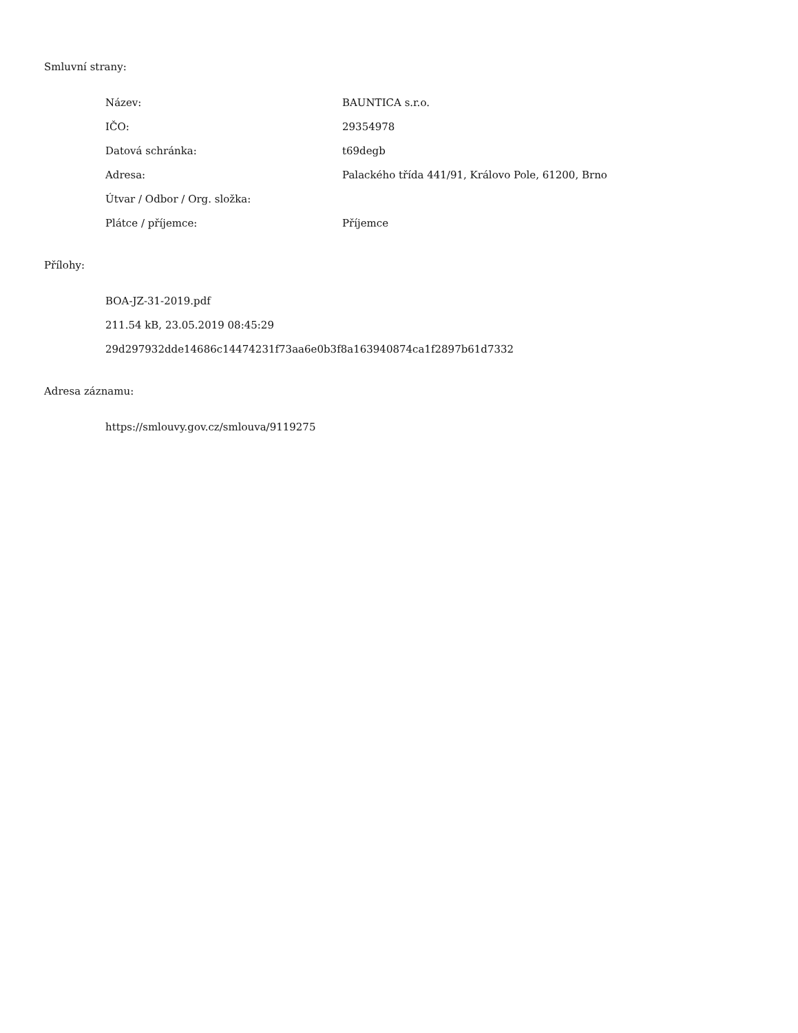Smluvní strany:
Název: BAUNTICA s.r.o.
IČO: 29354978
Datová schránka: t69degb
Adresa: Palackého třída 441/91, Královo Pole, 61200, Brno
Útvar / Odbor / Org. složka:
Plátce / příjemce: Příjemce
Přílohy:
BOA-JZ-31-2019.pdf
211.54 kB, 23.05.2019 08:45:29
29d297932dde14686c14474231f73aa6e0b3f8a163940874ca1f2897b61d7332
Adresa záznamu:
https://smlouvy.gov.cz/smlouva/9119275